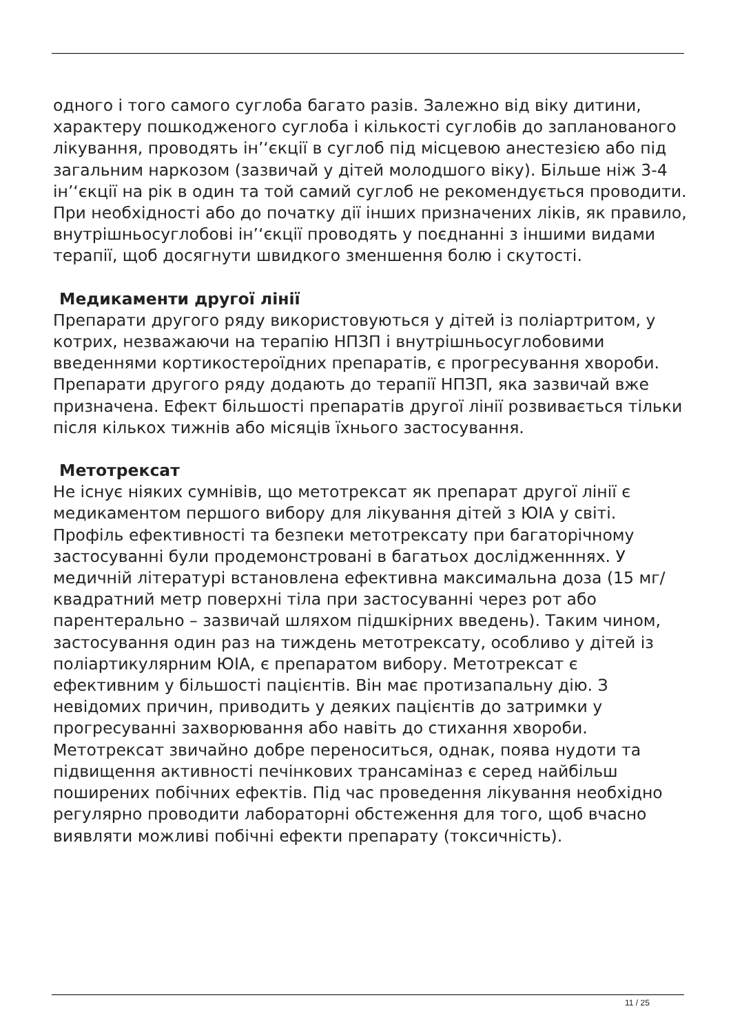одного і того самого суглоба багато разів. Залежно від віку дитини, характеру пошкодженого суглоба і кількості суглобів до запланованого лікування, проводять ін’‘єкції в суглоб під місцевою анестезією або під загальним наркозом (зазвичай у дітей молодшого віку). Більше ніж 3-4 ін’‘єкції на рік в один та той самий суглоб не рекомендується проводити.
При необхідності або до початку дії інших призначених ліків, як правило, внутрішньосуглобові ін’‘єкції проводять у поєднанні з іншими видами терапії, щоб досягнути швидкого зменшення болю і скутості.
Медикаменти другої лінії
Препарати другого ряду використовуються у дітей із поліартритом, у котрих, незважаючи на терапію НПЗП і внутрішньосуглобовими введеннями кортикостероїдних препаратів, є прогресування хвороби. Препарати другого ряду додають до терапії НПЗП, яка зазвичай вже призначена. Ефект більшості препаратів другої лінії розвивається тільки після кількох тижнів або місяців їхнього застосування.
Метотрексат
Не існує ніяких сумнівів, що метотрексат як препарат другої лінії є медикаментом першого вибору для лікування дітей з ЮІА у світі. Профіль ефективності та безпеки метотрексату при багаторічному застосуванні були продемонстровані в багатьох дослідженннях. У медичній літературі встановлена ефективна максимальна доза (15 мг/квадратний метр поверхні тіла при застосуванні через рот або парентерально – зазвичай шляхом підшкірних введень). Таким чином, застосування один раз на тиждень метотрексату, особливо у дітей із поліартикулярним ЮІА, є препаратом вибору. Метотрексат є ефективним у більшості пацієнтів. Він має протизапальну дію. З невідомих причин, приводить у деяких пацієнтів до затримки у прогресуванні захворювання або навіть до стихання хвороби. Метотрексат звичайно добре переноситься, однак, поява нудоти та підвищення активності печінкових трансаміназ є серед найбільш поширених побічних ефектів. Під час проведення лікування необхідно регулярно проводити лабораторні обстеження для того, щоб вчасно виявляти можливі побічні ефекти препарату (токсичність).
11 / 25